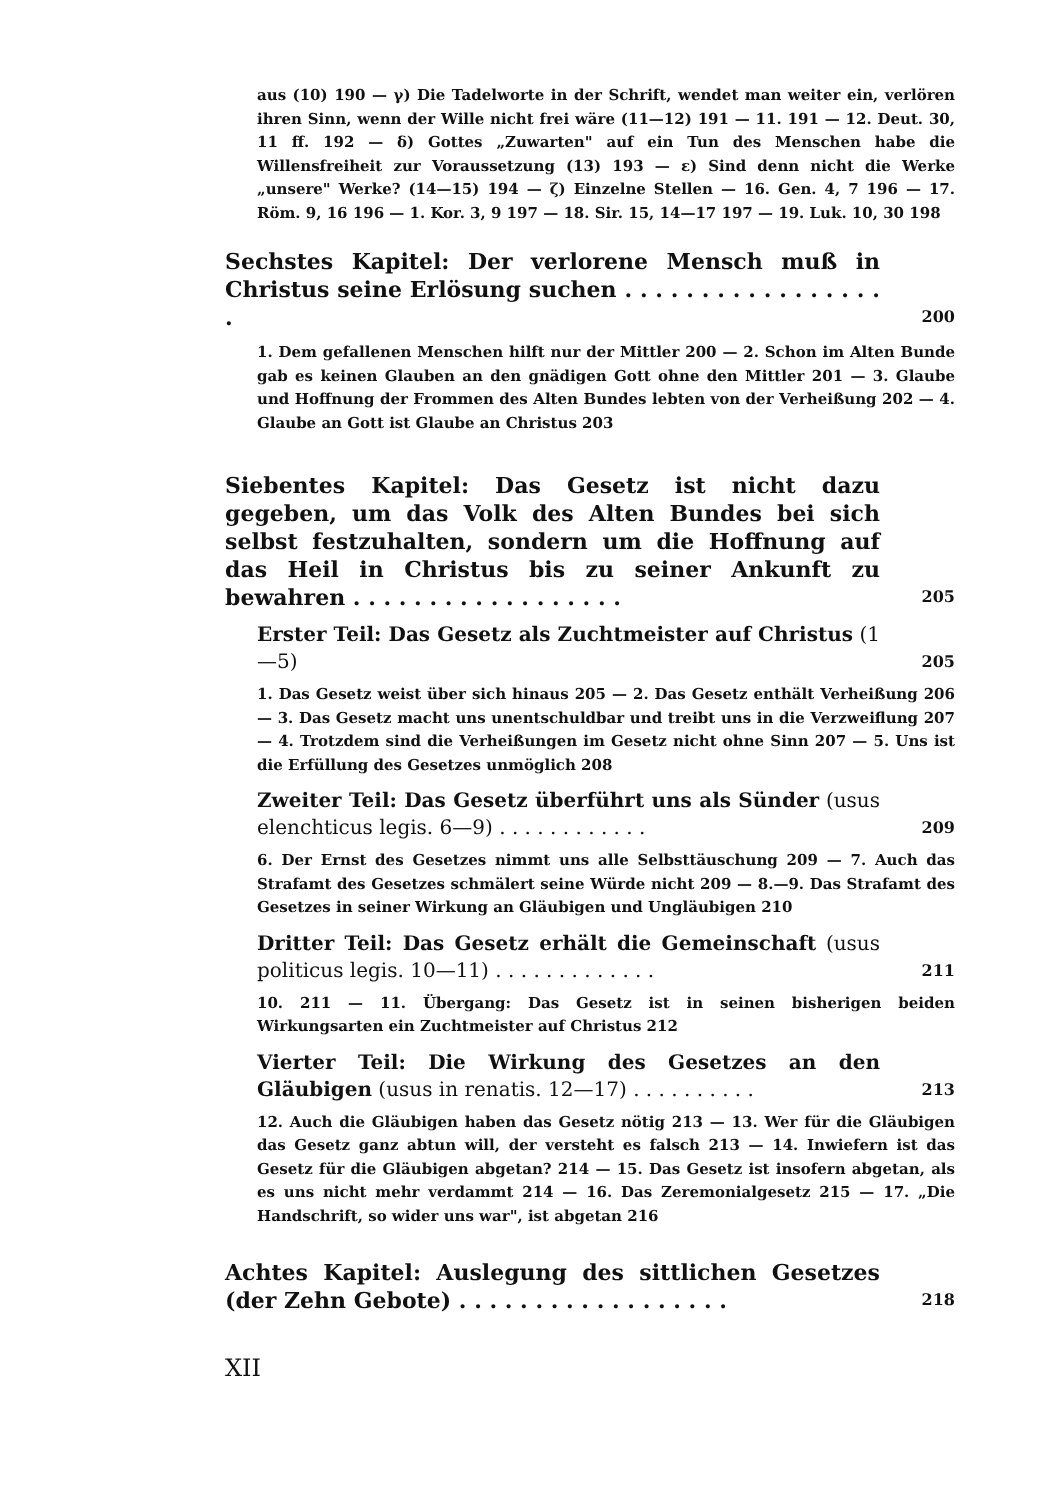aus (10) 190 — γ) Die Tadelworte in der Schrift, wendet man weiter ein, verlören ihren Sinn, wenn der Wille nicht frei wäre (11—12) 191 — 11. 191 — 12. Deut. 30, 11 ff. 192 — δ) Gottes „Zuwarten" auf ein Tun des Menschen habe die Willensfreiheit zur Voraussetzung (13) 193 — ε) Sind denn nicht die Werke „unsere" Werke? (14—15) 194 — ζ) Einzelne Stellen — 16. Gen. 4, 7 196 — 17. Röm. 9, 16 196 — 1. Kor. 3, 9 197 — 18. Sir. 15, 14—17 197 — 19. Luk. 10, 30 198
Sechstes Kapitel: Der verlorene Mensch muß in Christus seine Erlösung suchen . . . . . . . . . . . . . . . . . .
200
1. Dem gefallenen Menschen hilft nur der Mittler 200 — 2. Schon im Alten Bunde gab es keinen Glauben an den gnädigen Gott ohne den Mittler 201 — 3. Glaube und Hoffnung der Frommen des Alten Bundes lebten von der Verheißung 202 — 4. Glaube an Gott ist Glaube an Christus 203
Siebentes Kapitel: Das Gesetz ist nicht dazu gegeben, um das Volk des Alten Bundes bei sich selbst festzuhalten, sondern um die Hoffnung auf das Heil in Christus bis zu seiner Ankunft zu bewahren . . . . . . . . . . . . . . . . . .
205
Erster Teil: Das Gesetz als Zuchtmeister auf Christus (1—5)
205
1. Das Gesetz weist über sich hinaus 205 — 2. Das Gesetz enthält Verheißung 206 — 3. Das Gesetz macht uns unentschuldbar und treibt uns in die Verzweiflung 207 — 4. Trotzdem sind die Verheißungen im Gesetz nicht ohne Sinn 207 — 5. Uns ist die Erfüllung des Gesetzes unmöglich 208
Zweiter Teil: Das Gesetz überführt uns als Sünder (usus elenchticus legis. 6—9) . . . . . . . . . . . .
209
6. Der Ernst des Gesetzes nimmt uns alle Selbsttäuschung 209 — 7. Auch das Strafamt des Gesetzes schmälert seine Würde nicht 209 — 8.—9. Das Strafamt des Gesetzes in seiner Wirkung an Gläubigen und Ungläubigen 210
Dritter Teil: Das Gesetz erhält die Gemeinschaft (usus politicus legis. 10—11) . . . . . . . . . . . . .
211
10. 211 — 11. Übergang: Das Gesetz ist in seinen bisherigen beiden Wirkungsarten ein Zuchtmeister auf Christus 212
Vierter Teil: Die Wirkung des Gesetzes an den Gläubigen (usus in renatis. 12—17) . . . . . . . . . .
213
12. Auch die Gläubigen haben das Gesetz nötig 213 — 13. Wer für die Gläubigen das Gesetz ganz abtun will, der versteht es falsch 213 — 14. Inwiefern ist das Gesetz für die Gläubigen abgetan? 214 — 15. Das Gesetz ist insofern abgetan, als es uns nicht mehr verdammt 214 — 16. Das Zeremonialgesetz 215 — 17. „Die Handschrift, so wider uns war", ist abgetan 216
Achtes Kapitel: Auslegung des sittlichen Gesetzes (der Zehn Gebote) . . . . . . . . . . . . . . . . . .
218
XII